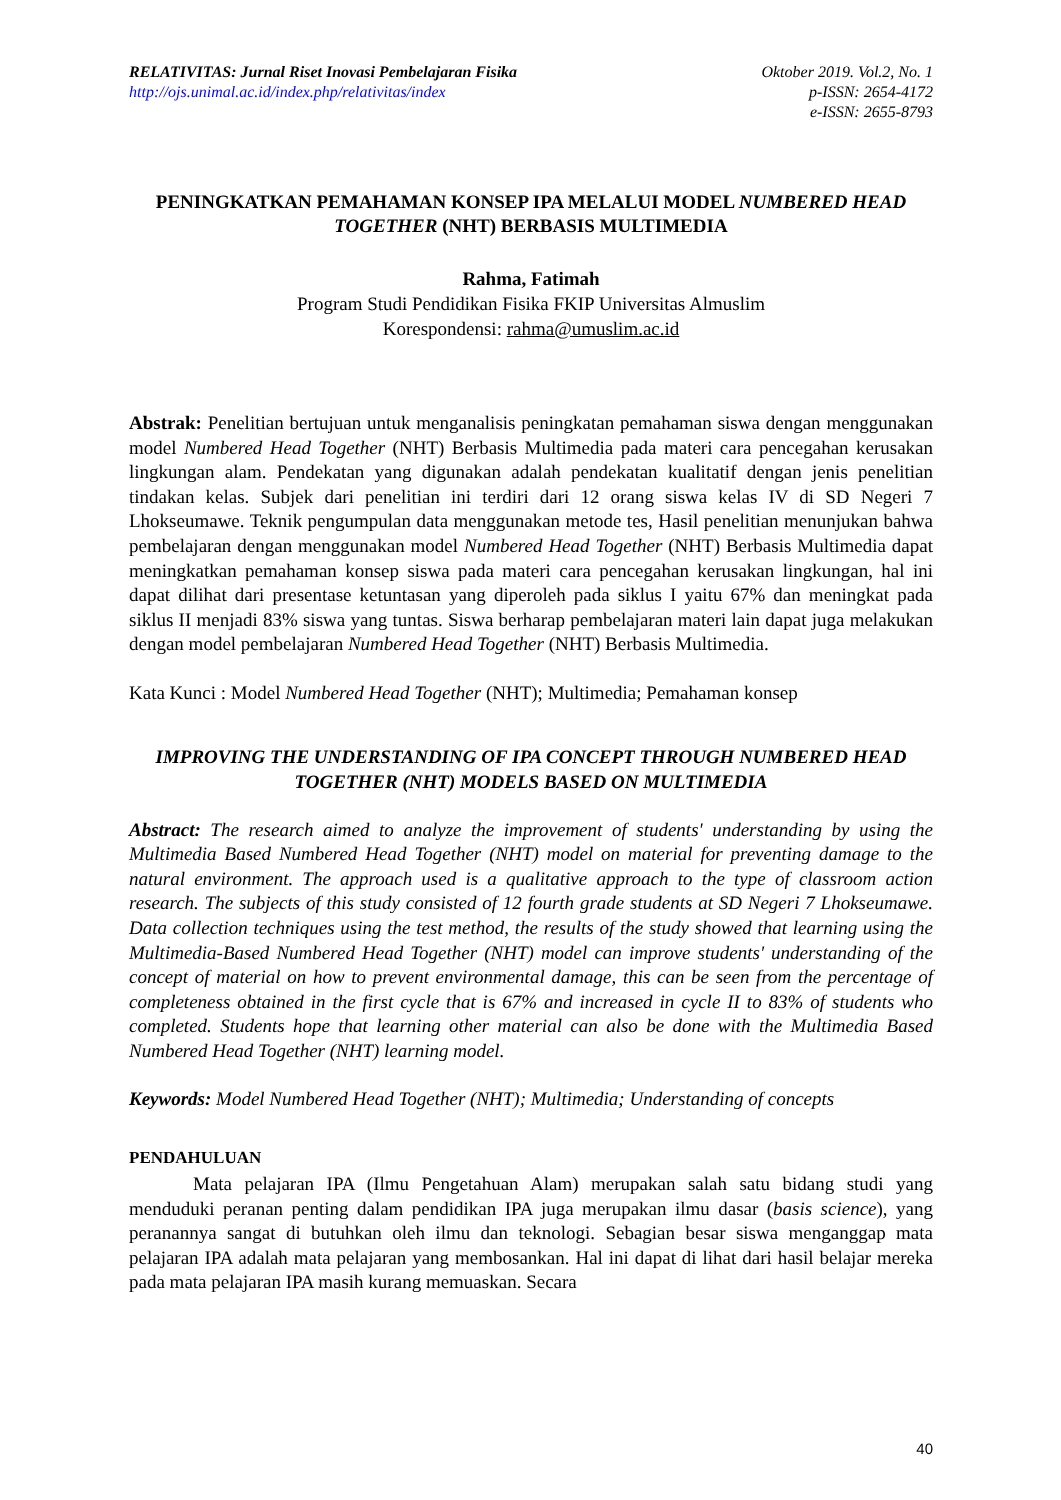RELATIVITAS: Jurnal Riset Inovasi Pembelajaran Fisika
http://ojs.unimal.ac.id/index.php/relativitas/index
Oktober 2019. Vol.2, No. 1
p-ISSN: 2654-4172
e-ISSN: 2655-8793
PENINGKATKAN PEMAHAMAN KONSEP IPA MELALUI MODEL NUMBERED HEAD TOGETHER (NHT) BERBASIS MULTIMEDIA
Rahma, Fatimah
Program Studi Pendidikan Fisika FKIP Universitas Almuslim
Korespondensi: rahma@umuslim.ac.id
Abstrak: Penelitian bertujuan untuk menganalisis peningkatan pemahaman siswa dengan menggunakan model Numbered Head Together (NHT) Berbasis Multimedia pada materi cara pencegahan kerusakan lingkungan alam. Pendekatan yang digunakan adalah pendekatan kualitatif dengan jenis penelitian tindakan kelas. Subjek dari penelitian ini terdiri dari 12 orang siswa kelas IV di SD Negeri 7 Lhokseumawe. Teknik pengumpulan data menggunakan metode tes, Hasil penelitian menunjukan bahwa pembelajaran dengan menggunakan model Numbered Head Together (NHT) Berbasis Multimedia dapat meningkatkan pemahaman konsep siswa pada materi cara pencegahan kerusakan lingkungan, hal ini dapat dilihat dari presentase ketuntasan yang diperoleh pada siklus I yaitu 67% dan meningkat pada siklus II menjadi 83% siswa yang tuntas. Siswa berharap pembelajaran materi lain dapat juga melakukan dengan model pembelajaran Numbered Head Together (NHT) Berbasis Multimedia.
Kata Kunci : Model Numbered Head Together (NHT); Multimedia; Pemahaman konsep
IMPROVING THE UNDERSTANDING OF IPA CONCEPT THROUGH NUMBERED HEAD TOGETHER (NHT) MODELS BASED ON MULTIMEDIA
Abstract: The research aimed to analyze the improvement of students' understanding by using the Multimedia Based Numbered Head Together (NHT) model on material for preventing damage to the natural environment. The approach used is a qualitative approach to the type of classroom action research. The subjects of this study consisted of 12 fourth grade students at SD Negeri 7 Lhokseumawe. Data collection techniques using the test method, the results of the study showed that learning using the Multimedia-Based Numbered Head Together (NHT) model can improve students' understanding of the concept of material on how to prevent environmental damage, this can be seen from the percentage of completeness obtained in the first cycle that is 67% and increased in cycle II to 83% of students who completed. Students hope that learning other material can also be done with the Multimedia Based Numbered Head Together (NHT) learning model.
Keywords: Model Numbered Head Together (NHT); Multimedia; Understanding of concepts
PENDAHULUAN
Mata pelajaran IPA (Ilmu Pengetahuan Alam) merupakan salah satu bidang studi yang menduduki peranan penting dalam pendidikan IPA juga merupakan ilmu dasar (basis science), yang peranannya sangat di butuhkan oleh ilmu dan teknologi. Sebagian besar siswa menganggap mata pelajaran IPA adalah mata pelajaran yang membosankan. Hal ini dapat di lihat dari hasil belajar mereka pada mata pelajaran IPA masih kurang memuaskan. Secara
40